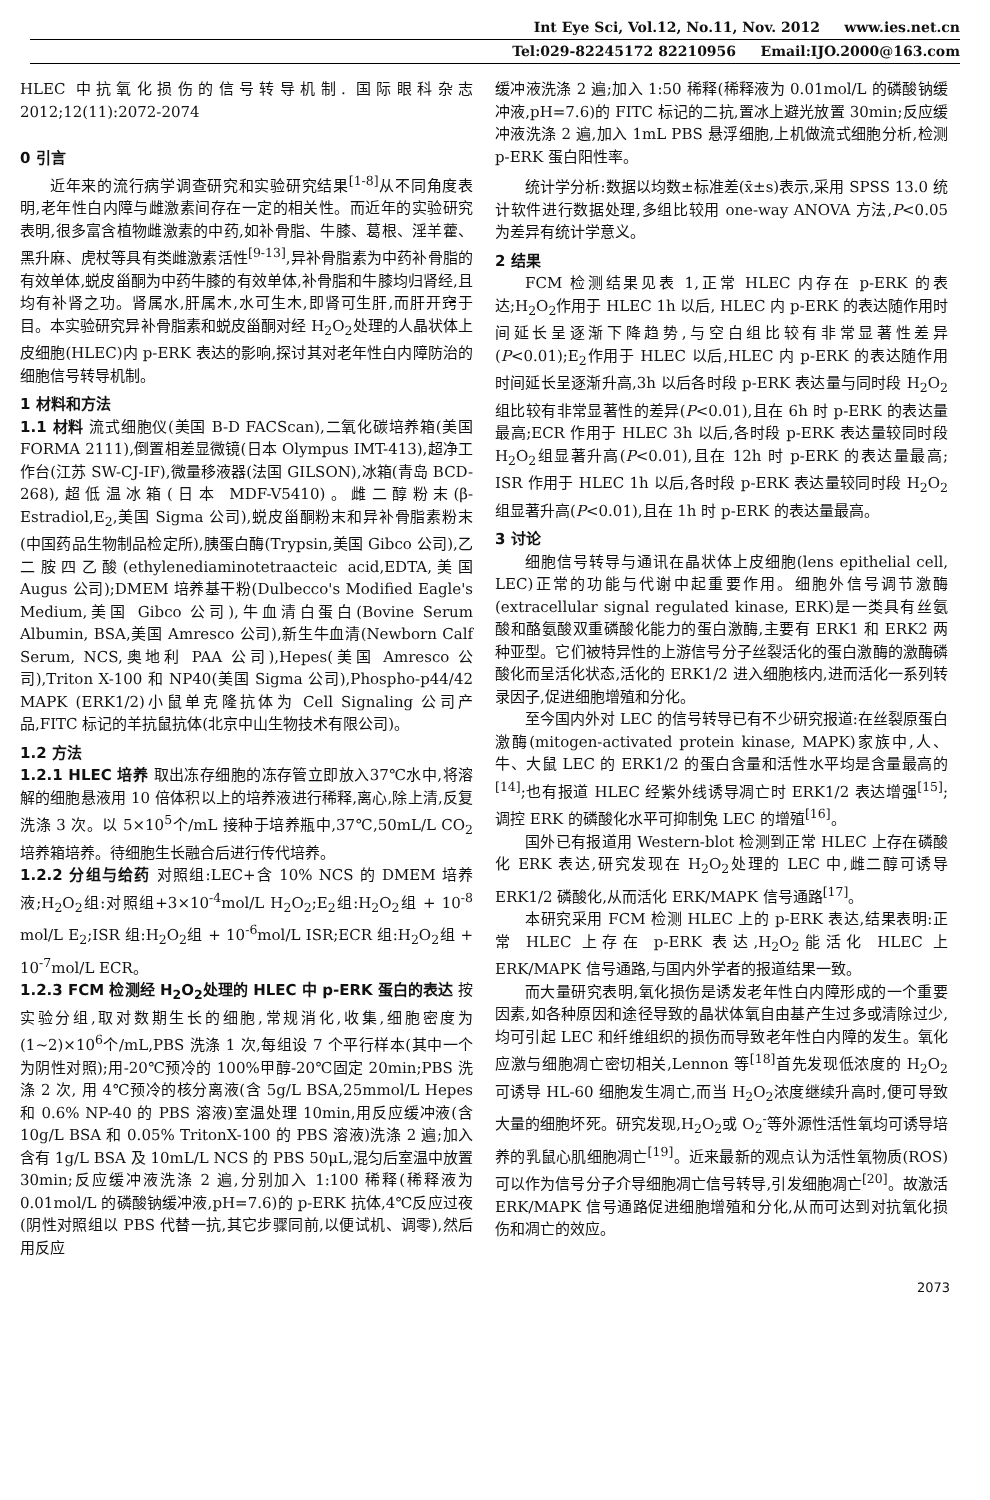Int Eye Sci, Vol.12, No.11, Nov. 2012 www.ies.net.cn
Tel:029-82245172 82210956 Email:IJO.2000@163.com
HLEC 中抗氧化损伤的信号转导机制. 国际眼科杂志 2012;12(11):2072-2074
0 引言
近年来的流行病学调查研究和实验研究结果<sup>[1-8]</sup>从不同角度表明,老年性白内障与雌激素间存在一定的相关性。而近年的实验研究表明,很多富含植物雌激素的中药,如补骨脂、牛膝、葛根、淫羊藿、黑升麻、虎杖等具有类雌激素活性<sup>[9-13]</sup>,异补骨脂素为中药补骨脂的有效单体,蜕皮甾酮为中药牛膝的有效单体,补骨脂和牛膝均归肾经,且均有补肾之功。肾属水,肝属木,水可生木,即肾可生肝,而肝开窍于目。本实验研究异补骨脂素和蜕皮甾酮对经 H<sub>2</sub>O<sub>2</sub>处理的人晶状体上皮细胞(HLEC)内 p-ERK 表达的影响,探讨其对老年性白内障防治的细胞信号转导机制。
1 材料和方法
1.1 材料 流式细胞仪(美国 B-D FACScan),二氧化碳培养箱(美国 FORMA 2111),倒置相差显微镜(日本 Olympus IMT-413),超净工作台(江苏 SW-CJ-IF),微量移液器(法国 GILSON),冰箱(青岛 BCD-268),超低温冰箱(日本 MDF-V5410)。雌二醇粉末(β-Estradiol,E<sub>2</sub>,美国 Sigma 公司),蜕皮甾酮粉末和异补骨脂素粉末(中国药品生物制品检定所),胰蛋白酶(Trypsin,美国 Gibco 公司),乙二胺四乙酸(ethylenediaminotetraacteic acid,EDTA,美国 Augus 公司);DMEM 培养基干粉(Dulbecco's Modified Eagle's Medium,美国 Gibco 公司),牛血清白蛋白(Bovine Serum Albumin, BSA,美国 Amresco 公司),新生牛血清(Newborn Calf Serum, NCS,奥地利 PAA 公司),Hepes(美国 Amresco 公司),Triton X-100 和 NP40(美国 Sigma 公司),Phospho-p44/42 MAPK (ERK1/2)小鼠单克隆抗体为 Cell Signaling 公司产品,FITC 标记的羊抗鼠抗体(北京中山生物技术有限公司)。
1.2 方法
1.2.1 HLEC 培养 取出冻存细胞的冻存管立即放入37℃水中,将溶解的细胞悬液用 10 倍体积以上的培养液进行稀释,离心,除上清,反复洗涤 3 次。以 5×10<sup>5</sup>个/mL 接种于培养瓶中,37℃,50mL/L CO<sub>2</sub>培养箱培养。待细胞生长融合后进行传代培养。
1.2.2 分组与给药 对照组:LEC+含 10% NCS 的 DMEM 培养液;H<sub>2</sub>O<sub>2</sub>组:对照组+3×10<sup>-4</sup>mol/L H<sub>2</sub>O<sub>2</sub>;E<sub>2</sub>组:H<sub>2</sub>O<sub>2</sub>组 + 10<sup>-8</sup> mol/L E<sub>2</sub>;ISR 组:H<sub>2</sub>O<sub>2</sub>组 + 10<sup>-6</sup>mol/L ISR;ECR 组:H<sub>2</sub>O<sub>2</sub>组 + 10<sup>-7</sup>mol/L ECR。
1.2.3 FCM 检测经 H<sub>2</sub>O<sub>2</sub>处理的 HLEC 中 p-ERK 蛋白的表达 按实验分组,取对数期生长的细胞,常规消化,收集,细胞密度为(1~2)×10<sup>6</sup>个/mL,PBS 洗涤 1 次,每组设 7 个平行样本(其中一个为阴性对照);用-20℃预冷的 100%甲醇-20℃固定 20min;PBS 洗涤 2 次, 用 4℃预冷的核分离液(含 5g/L BSA,25mmol/L Hepes 和 0.6% NP-40 的 PBS 溶液)室温处理 10min,用反应缓冲液(含 10g/L BSA 和 0.05% TritonX-100 的 PBS 溶液)洗涤 2 遍;加入含有 1g/L BSA 及 10mL/L NCS 的 PBS 50μL,混匀后室温中放置 30min;反应缓冲液洗涤 2 遍,分别加入 1:100 稀释(稀释液为 0.01mol/L 的磷酸钠缓冲液,pH=7.6)的 p-ERK 抗体,4℃反应过夜(阴性对照组以 PBS 代替一抗,其它步骤同前,以便试机、调零),然后用反应
缓冲液洗涤 2 遍;加入 1:50 稀释(稀释液为 0.01mol/L 的磷酸钠缓冲液,pH=7.6)的 FITC 标记的二抗,置冰上避光放置 30min;反应缓冲液洗涤 2 遍,加入 1mL PBS 悬浮细胞,上机做流式细胞分析,检测 p-ERK 蛋白阳性率。
统计学分析:数据以均数±标准差(x̄±s)表示,采用 SPSS 13.0 统计软件进行数据处理,多组比较用 one-way ANOVA 方法,P<0.05 为差异有统计学意义。
2 结果
FCM 检测结果见表 1,正常 HLEC 内存在 p-ERK 的表达;H<sub>2</sub>O<sub>2</sub>作用于 HLEC 1h 以后, HLEC 内 p-ERK 的表达随作用时间延长呈逐渐下降趋势,与空白组比较有非常显著性差异(P<0.01);E<sub>2</sub>作用于 HLEC 以后,HLEC 内 p-ERK 的表达随作用时间延长呈逐渐升高,3h 以后各时段 p-ERK 表达量与同时段 H<sub>2</sub>O<sub>2</sub>组比较有非常显著性的差异(P<0.01),且在 6h 时 p-ERK 的表达量最高;ECR 作用于 HLEC 3h 以后,各时段 p-ERK 表达量较同时段 H<sub>2</sub>O<sub>2</sub>组显著升高(P<0.01),且在 12h 时 p-ERK 的表达量最高; ISR 作用于 HLEC 1h 以后,各时段 p-ERK 表达量较同时段 H<sub>2</sub>O<sub>2</sub>组显著升高(P<0.01),且在 1h 时 p-ERK 的表达量最高。
3 讨论
细胞信号转导与通讯在晶状体上皮细胞(lens epithelial cell, LEC)正常的功能与代谢中起重要作用。细胞外信号调节激酶(extracellular signal regulated kinase, ERK)是一类具有丝氨酸和酪氨酸双重磷酸化能力的蛋白激酶,主要有 ERK1 和 ERK2 两种亚型。它们被特异性的上游信号分子丝裂活化的蛋白激酶的激酶磷酸化而呈活化状态,活化的 ERK1/2 进入细胞核内,进而活化一系列转录因子,促进细胞增殖和分化。
至今国内外对 LEC 的信号转导已有不少研究报道:在丝裂原蛋白激酶(mitogen-activated protein kinase, MAPK)家族中,人、牛、大鼠 LEC 的 ERK1/2 的蛋白含量和活性水平均是含量最高的<sup>[14]</sup>;也有报道 HLEC 经紫外线诱导凋亡时 ERK1/2 表达增强<sup>[15]</sup>;调控 ERK 的磷酸化水平可抑制兔 LEC 的增殖<sup>[16]</sup>。
国外已有报道用 Western-blot 检测到正常 HLEC 上存在磷酸化 ERK 表达,研究发现在 H<sub>2</sub>O<sub>2</sub>处理的 LEC 中,雌二醇可诱导 ERK1/2 磷酸化,从而活化 ERK/MAPK 信号通路<sup>[17]</sup>。
本研究采用 FCM 检测 HLEC 上的 p-ERK 表达,结果表明:正常 HLEC 上存在 p-ERK 表达,H<sub>2</sub>O<sub>2</sub>能活化 HLEC 上 ERK/MAPK 信号通路,与国内外学者的报道结果一致。
而大量研究表明,氧化损伤是诱发老年性白内障形成的一个重要因素,如各种原因和途径导致的晶状体氧自由基产生过多或清除过少,均可引起 LEC 和纤维组织的损伤而导致老年性白内障的发生。氧化应激与细胞凋亡密切相关,Lennon 等<sup>[18]</sup>首先发现低浓度的 H<sub>2</sub>O<sub>2</sub>可诱导 HL-60 细胞发生凋亡,而当 H<sub>2</sub>O<sub>2</sub>浓度继续升高时,便可导致大量的细胞坏死。研究发现,H<sub>2</sub>O<sub>2</sub>或 O<sub>2</sub><sup>-</sup>等外源性活性氧均可诱导培养的乳鼠心肌细胞凋亡<sup>[19]</sup>。近来最新的观点认为活性氧物质(ROS)可以作为信号分子介导细胞凋亡信号转导,引发细胞凋亡<sup>[20]</sup>。故激活 ERK/MAPK 信号通路促进细胞增殖和分化,从而可达到对抗氧化损伤和凋亡的效应。
2073